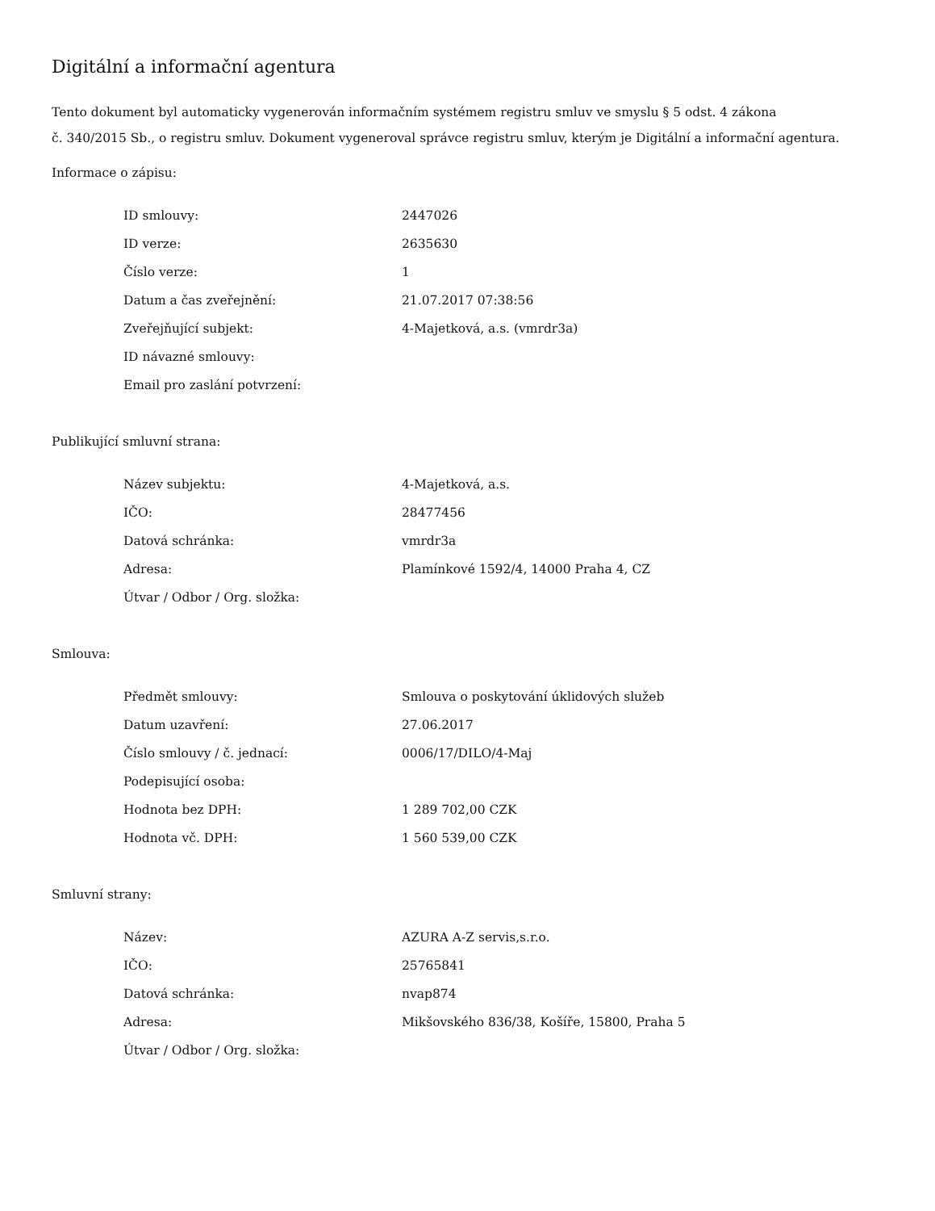Digitální a informační agentura
Tento dokument byl automaticky vygenerován informačním systémem registru smluv ve smyslu § 5 odst. 4 zákona
č. 340/2015 Sb., o registru smluv. Dokument vygeneroval správce registru smluv, kterým je Digitální a informační agentura.
Informace o zápisu:
| ID smlouvy: | 2447026 |
| ID verze: | 2635630 |
| Číslo verze: | 1 |
| Datum a čas zveřejnění: | 21.07.2017 07:38:56 |
| Zveřejňující subjekt: | 4-Majetková, a.s. (vmrdr3a) |
| ID návazné smlouvy: | |
| Email pro zaslání potvrzení: | |
Publikující smluvní strana:
| Název subjektu: | 4-Majetková, a.s. |
| IČO: | 28477456 |
| Datová schránka: | vmrdr3a |
| Adresa: | Plamínkové 1592/4, 14000 Praha 4, CZ |
| Útvar / Odbor / Org. složka: | |
Smlouva:
| Předmět smlouvy: | Smlouva o poskytování úklidových služeb |
| Datum uzavření: | 27.06.2017 |
| Číslo smlouvy / č. jednací: | 0006/17/DILO/4-Maj |
| Podepisující osoba: | |
| Hodnota bez DPH: | 1 289 702,00 CZK |
| Hodnota vč. DPH: | 1 560 539,00 CZK |
Smluvní strany:
| Název: | AZURA A-Z servis,s.r.o. |
| IČO: | 25765841 |
| Datová schránka: | nvap874 |
| Adresa: | Mikšovského 836/38, Košíře, 15800, Praha 5 |
| Útvar / Odbor / Org. složka: | |